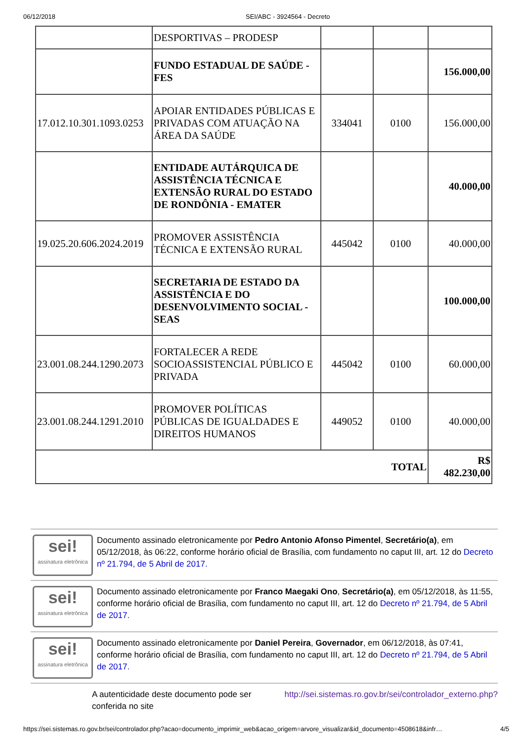06/12/2018 SEI/ABC - 3924564 - Decreto
| | DESPORTIVAS – PRODESP | | | |
| | FUNDO ESTADUAL DE SAÚDE - FES | | | 156.000,00 |
| 17.012.10.301.1093.0253 | APOIAR ENTIDADES PÚBLICAS E PRIVADAS COM ATUAÇÃO NA ÁREA DA SAÚDE | 334041 | 0100 | 156.000,00 |
| | ENTIDADE AUTÁRQUICA DE ASSISTÊNCIA TÉCNICA E EXTENSÃO RURAL DO ESTADO DE RONDÔNIA - EMATER | | | 40.000,00 |
| 19.025.20.606.2024.2019 | PROMOVER ASSISTÊNCIA TÉCNICA E EXTENSÃO RURAL | 445042 | 0100 | 40.000,00 |
| | SECRETARIA DE ESTADO DA ASSISTÊNCIA E DO DESENVOLVIMENTO SOCIAL - SEAS | | | 100.000,00 |
| 23.001.08.244.1290.2073 | FORTALECER A REDE SOCIOASSISTENCIAL PÚBLICO E PRIVADA | 445042 | 0100 | 60.000,00 |
| 23.001.08.244.1291.2010 | PROMOVER POLÍTICAS PÚBLICAS DE IGUALDADES E DIREITOS HUMANOS | 449052 | 0100 | 40.000,00 |
| TOTAL | | | | R$ 482.230,00 |
sei!
assinatura eletrônica
Documento assinado eletronicamente por Pedro Antonio Afonso Pimentel, Secretário(a), em 05/12/2018, às 06:22, conforme horário oficial de Brasília, com fundamento no caput III, art. 12 do Decreto nº 21.794, de 5 Abril de 2017.
sei!
assinatura eletrônica
Documento assinado eletronicamente por Franco Maegaki Ono, Secretário(a), em 05/12/2018, às 11:55, conforme horário oficial de Brasília, com fundamento no caput III, art. 12 do Decreto nº 21.794, de 5 Abril de 2017.
sei!
assinatura eletrônica
Documento assinado eletronicamente por Daniel Pereira, Governador, em 06/12/2018, às 07:41, conforme horário oficial de Brasília, com fundamento no caput III, art. 12 do Decreto nº 21.794, de 5 Abril de 2017.
A autenticidade deste documento pode ser conferida no site
http://sei.sistemas.ro.gov.br/sei/controlador_externo.php?
https://sei.sistemas.ro.gov.br/sei/controlador.php?acao=documento_imprimir_web&acao_origem=arvore_visualizar&id_documento=4508618&infr… 4/5